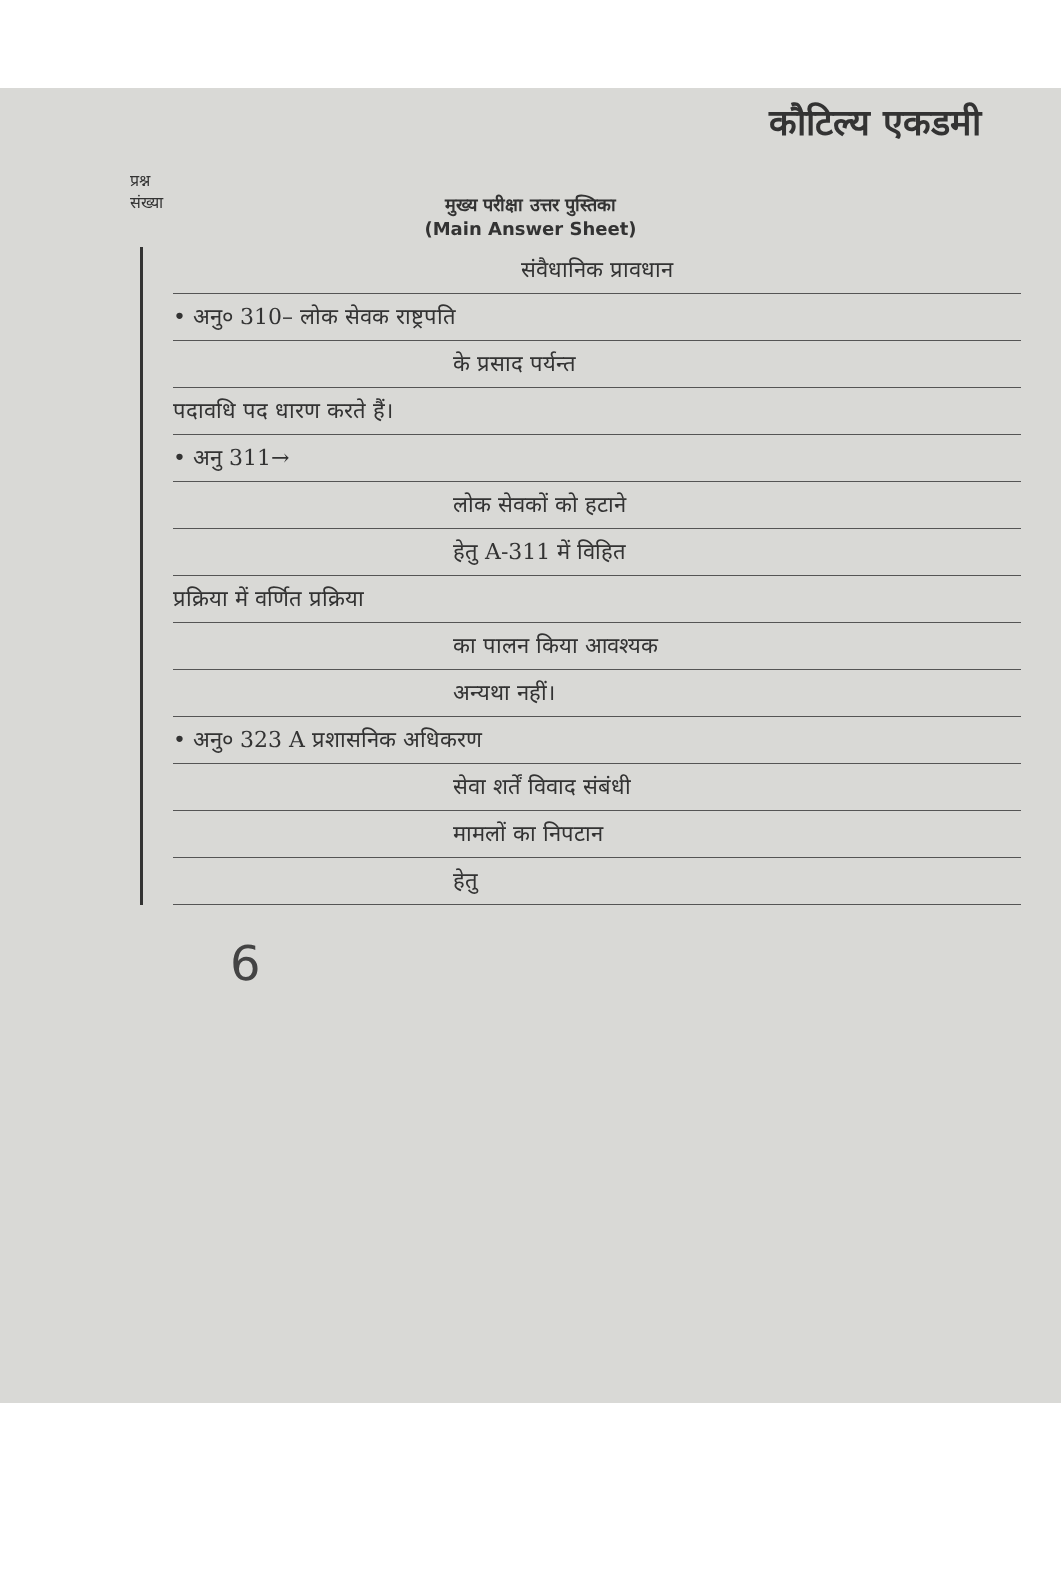कौटिल्य एकडमी
प्रश्न
संख्या
मुख्य परीक्षा उत्तर पुस्तिका
(Main Answer Sheet)
संवैधानिक प्रावधान
• अनु० 310– लोक सेवक राष्ट्रपति
के प्रसाद पर्यन्त
पदावधि पद धारण करते हैं।
• अनु 311→
लोक सेवकों को हटाने
हेतु A-311 में विहित
प्रक्रिया में वर्णित प्रक्रिया
का पालन किया आवश्यक
अन्यथा नहीं।
• अनु० 323 A प्रशासनिक अधिकरण
सेवा शर्तें विवाद संबंधी
मामलों का निपटान
हेतु
6